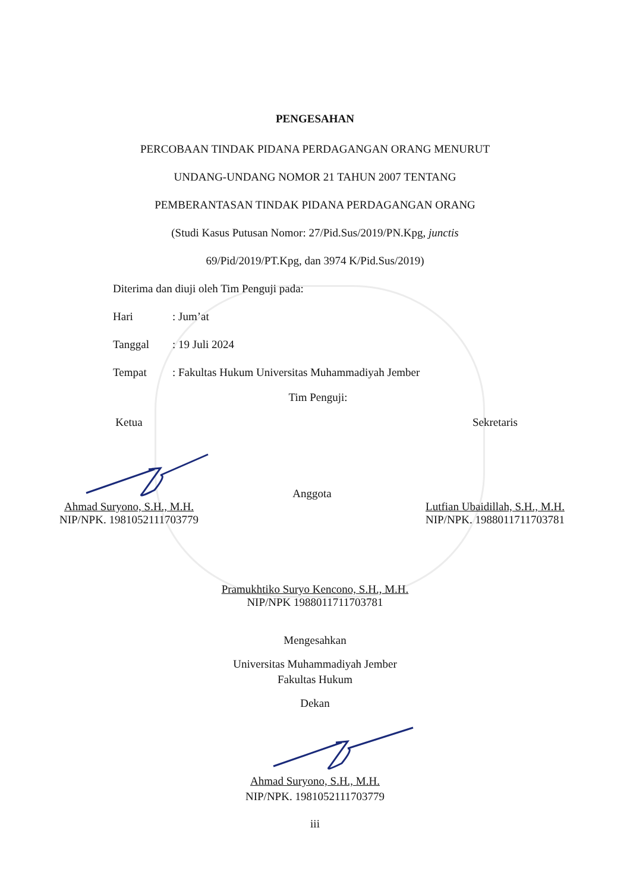PENGESAHAN
PERCOBAAN TINDAK PIDANA PERDAGANGAN ORANG MENURUT
UNDANG-UNDANG NOMOR 21 TAHUN 2007 TENTANG
PEMBERANTASAN TINDAK PIDANA PERDAGANGAN ORANG
(Studi Kasus Putusan Nomor: 27/Pid.Sus/2019/PN.Kpg, junctis
69/Pid/2019/PT.Kpg, dan 3974 K/Pid.Sus/2019)
Diterima dan diuji oleh Tim Penguji pada:
Hari: Jum’at
Tanggal: 19 Juli 2024
Tempat: Fakultas Hukum Universitas Muhammadiyah Jember
Tim Penguji:
Ketua
Ahmad Suryono, S.H., M.H.
NIP/NPK. 1981052111703779
Anggota
Sekretaris
Lutfian Ubaidillah, S.H., M.H.
NIP/NPK. 1988011711703781
Pramukhtiko Suryo Kencono, S.H., M.H.
NIP/NPK 1988011711703781
Mengesahkan
Universitas Muhammadiyah Jember
Fakultas Hukum
Dekan
Ahmad Suryono, S.H., M.H.
NIP/NPK. 1981052111703779
iii